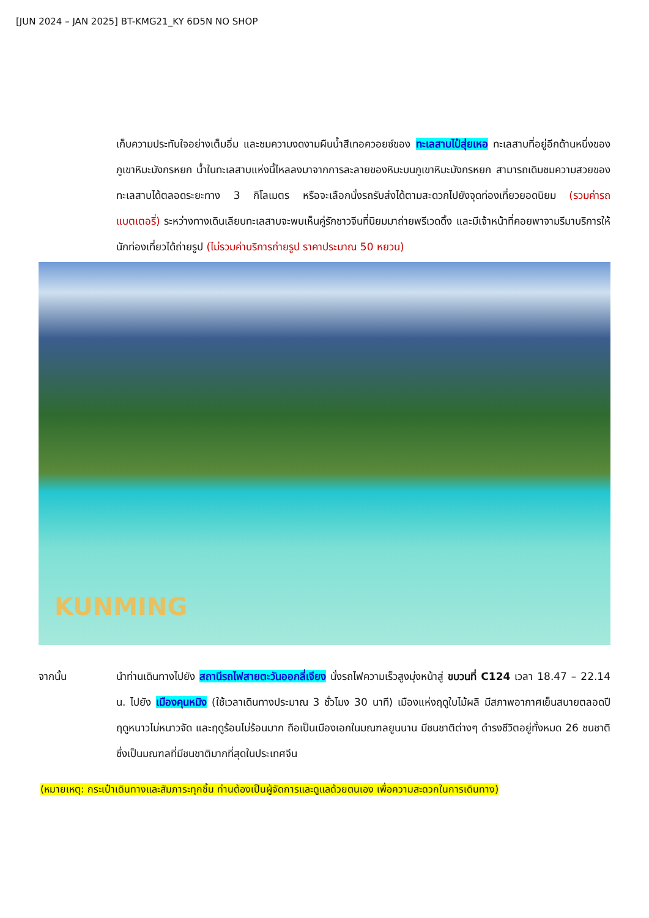[JUN 2024 – JAN 2025] BT-KMG21_KY 6D5N NO SHOP
เก็บความประทับใจอย่างเต็มอิ่ม และชมความงดงามผืนน้ำสีเทอควอยซ์ของ ทะเลสาบไป๋สุ่ยเหอ ทะเลสาบที่อยู่อีกด้านหนึ่งของภูเขาหิมะมังกรหยก น้ำในทะเลสาบแห่งนี้ไหลลงมาจากการละลายของหิมะบนภูเขาหิมะมังกรหยก สามารถเดิมชมความสวยของทะเลสาบได้ตลอดระยะทาง 3 กิโลเมตร หรือจะเลือกนั่งรถรับส่งได้ตามสะดวกไปยังจุดท่องเที่ยวยอดนิยม (รวมค่ารถแบตเตอรี่) ระหว่างทางเดินเลียบทะเลสาบจะพบเห็นคู่รักชาวจีนที่นิยมมาถ่ายพรีเวดดิ้ง และมีเจ้าหน้าที่คอยพาจามรีมาบริการให้นักท่องเที่ยวได้ถ่ายรูป (ไม่รวมค่าบริการถ่ายรูป ราคาประมาณ 50 หยวน)
KUNMING
จากนั้น นำท่านเดินทางไปยัง สถานีรถไฟสายตะวันออกลี่เจียง นั่งรถไฟความเร็วสูงมุ่งหน้าสู่ ขบวนที่ C124 เวลา 18.47 – 22.14 น. ไปยัง เมืองคุนหมิง (ใช้เวลาเดินทางประมาณ 3 ชั่วโมง 30 นาที) เมืองแห่งฤดูใบไม้ผลิ มีสภาพอากาศเย็นสบายตลอดปี ฤดูหนาวไม่หนาวจัด และฤดูร้อนไม่ร้อนมาก ถือเป็นเมืองเอกในมณฑลยูนนาน มีชนชาติต่างๆ ดำรงชีวิตอยู่ทั้งหมด 26 ชนชาติ ซึ่งเป็นมณฑลที่มีชนชาติมากที่สุดในประเทศจีน
(หมายเหตุ: กระเป๋าเดินทางและสัมภาระทุกชิ้น ท่านต้องเป็นผู้จัดการและดูแลด้วยตนเอง เพื่อความสะดวกในการเดินทาง)